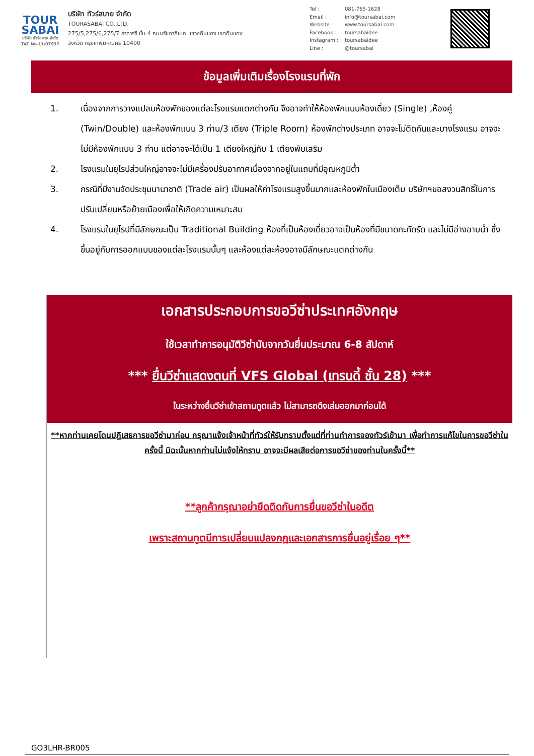TOUR
SABAI
บริษัท ทัวร์สบาย จำกัด
TAT No.11/07937
บริษัท ทัวร์สบาย จำกัด
TOURASABAI CO.,LTD.
275/5,275/6,275/7 อาคารซี ชั้น 4 ถนนรัชดาภิเษก แขวงดินแดง เขตดินแดง
จังหวัด กรุงเทพมหานคร 10400
Tel : 081-765-1628
Email : info@toursabai.com
Website : www.toursabai.com
Facebook : toursabaidee
Instagram : toursabaidee
Line : @toursabai
ข้อมูลเพิ่มเติมเรื่องโรงแรมที่พัก
1. เนื่องจากการวางแปลนห้องพักของแต่ละโรงแรมแตกต่างกัน จึงอาจทำให้ห้องพักแบบห้องเดี่ยว (Single) ,ห้องคู่ (Twin/Double) และห้องพักแบบ 3 ท่าน/3 เตียง (Triple Room) ห้องพักต่างประเภท อาจจะไม่ติดกันและบางโรงแรม อาจจะไม่มีห้องพักแบบ 3 ท่าน แต่อาจจะได้เป็น 1 เตียงใหญ่กับ 1 เตียงพับเสริม
2. โรงแรมในยุโรปส่วนใหญ่อาจจะไม่มีเครื่องปรับอากาศเนื่องจากอยู่ในแถบที่มีอุณหภูมิต่ำ
3. กรณีที่มีงานจัดประชุมนานาชาติ (Trade air) เป็นผลให้ค่าโรงแรมสูงขึ้นมากและห้องพักในเมืองเต็ม บริษัทฯขอสงวนสิทธิ์ในการปรับเปลี่ยนหรือย้ายเมืองเพื่อให้เกิดความเหมาะสม
4. โรงแรมในยุโรปที่มีลักษณะเป็น Traditional Building ห้องที่เป็นห้องเดี่ยวอาจเป็นห้องที่มีขนาดกะทัดรัด และไม่มีอ่างอาบน้ำ ซึ่งขึ้นอยู่กับการออกแบบของแต่ละโรงแรมนั้นๆ และห้องแต่ละห้องอาจมีลักษณะแตกต่างกัน
เอกสารประกอบการขอวีซ่าประเทศอังกฤษ
ใช้เวลาทำการอนุมัติวีซ่านับจากวันยื่นประมาณ 6-8 สัปดาห์
*** ยื่นวีซ่าแสดงตนที่ VFS Global (เทรนดี้ ชั้น 28) ***
ในระหว่างยื่นวีซ่าเข้าสถานทูตแล้ว ไม่สามารถดึงเล่มออกมาก่อนได้
**หากท่านเคยโดนปฏิเสธการขอวีซ่ามาก่อน กรุณาแจ้งเจ้าหน้าที่ทัวร์ให้รับทราบตั้งแต่ที่ท่านทำการจองทัวร์เข้ามา เพื่อทำการแก้ไขในการขอวีซ่าในครั้งนี้ มิฉะนั้นหากท่านไม่แจ้งให้ทราบ อาจจะมีผลเสียต่อการขอวีซ่าของท่านในครั้งนี้**
**ลูกค้ากรุณาอย่ายึดติดกับการยื่นขอวีซ่าในอดีต
เพราะสถานทูตมีการเปลี่ยนแปลงกฎและเอกสารการยื่นอยู่เรื่อย ๆ**
GO3LHR-BR005